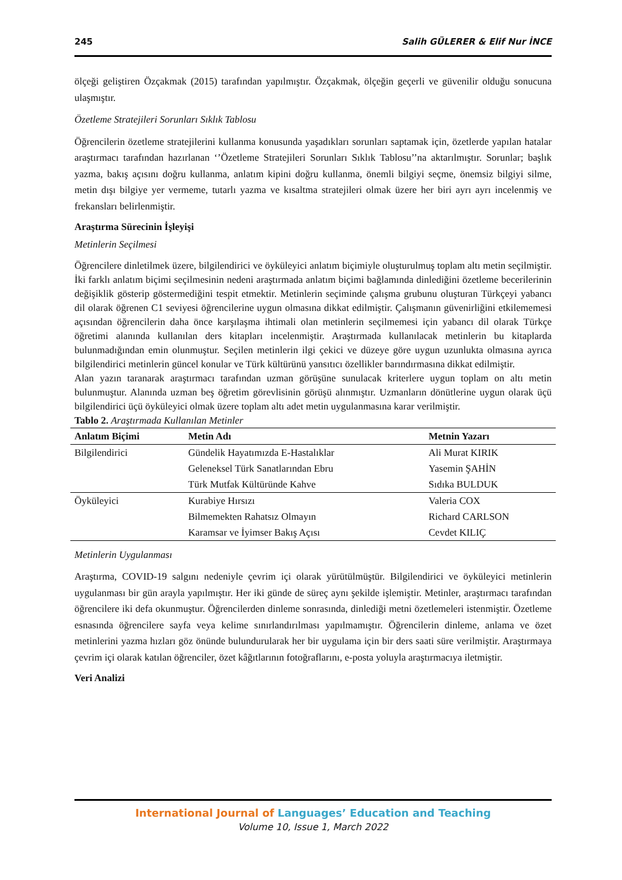245 Salih GÜLERER & Elif Nur İNCE
ölçeği geliştiren Özçakmak (2015) tarafından yapılmıştır. Özçakmak, ölçeğin geçerli ve güvenilir olduğu sonucuna ulaşmıştır.
Özetleme Stratejileri Sorunları Sıklık Tablosu
Öğrencilerin özetleme stratejilerini kullanma konusunda yaşadıkları sorunları saptamak için, özetlerde yapılan hatalar araştırmacı tarafından hazırlanan ‘’Özetleme Stratejileri Sorunları Sıklık Tablosu’’na aktarılmıştır. Sorunlar; başlık yazma, bakış açısını doğru kullanma, anlatım kipini doğru kullanma, önemli bilgiyi seçme, önemsiz bilgiyi silme, metin dışı bilgiye yer vermeme, tutarlı yazma ve kısaltma stratejileri olmak üzere her biri ayrı ayrı incelenmiş ve frekansları belirlenmiştir.
Araştırma Sürecinin İşleyişi
Metinlerin Seçilmesi
Öğrencilere dinletilmek üzere, bilgilendirici ve öyküleyici anlatım biçimiyle oluşturulmuş toplam altı metin seçilmiştir. İki farklı anlatım biçimi seçilmesinin nedeni araştırmada anlatım biçimi bağlamında dinlediğini özetleme becerilerinin değişiklik gösterip göstermediğini tespit etmektir. Metinlerin seçiminde çalışma grubunu oluşturan Türkçeyi yabancı dil olarak öğrenen C1 seviyesi öğrencilerine uygun olmasına dikkat edilmiştir. Çalışmanın güvenirliğini etkilememesi açısından öğrencilerin daha önce karşılaşma ihtimali olan metinlerin seçilmemesi için yabancı dil olarak Türkçe öğretimi alanında kullanılan ders kitapları incelenmiştir. Araştırmada kullanılacak metinlerin bu kitaplarda bulunmadığından emin olunmuştur. Seçilen metinlerin ilgi çekici ve düzeye göre uygun uzunlukta olmasına ayrıca bilgilendirici metinlerin güncel konular ve Türk kültürünü yansıtıcı özellikler barındırmasına dikkat edilmiştir.
Alan yazın taranarak araştırmacı tarafından uzman görüşüne sunulacak kriterlere uygun toplam on altı metin bulunmuştur. Alanında uzman beş öğretim görevlisinin görüşü alınmıştır. Uzmanların dönütlerine uygun olarak üçü bilgilendirici üçü öyküleyici olmak üzere toplam altı adet metin uygulanmasına karar verilmiştir.
Tablo 2. Araştırmada Kullanılan Metinler
| Anlatım Biçimi | Metin Adı | Metnin Yazarı |
| --- | --- | --- |
| Bilgilendirici | Gündelik Hayatımızda E-Hastalıklar | Ali Murat KIRIK |
| | Geleneksel Türk Sanatlarından Ebru | Yasemin ŞAHİN |
| | Türk Mutfak Kültüründe Kahve | Sıdıka BULDUK |
| Öyküleyici | Kurabiye Hırsızı | Valeria COX |
| | Bilmemekten Rahatsız Olmayın | Richard CARLSON |
| | Karamsar ve İyimser Bakış Açısı | Cevdet KILIÇ |
Metinlerin Uygulanması
Araştırma, COVID-19 salgını nedeniyle çevrim içi olarak yürütülmüştür. Bilgilendirici ve öyküleyici metinlerin uygulanması bir gün arayla yapılmıştır. Her iki günde de süreç aynı şekilde işlemiştir. Metinler, araştırmacı tarafından öğrencilere iki defa okunmuştur. Öğrencilerden dinleme sonrasında, dinlediği metni özetlemeleri istenmiştir. Özetleme esnasında öğrencilere sayfa veya kelime sınırlandırılması yapılmamıştır. Öğrencilerin dinleme, anlama ve özet metinlerini yazma hızları göz önünde bulundurularak her bir uygulama için bir ders saati süre verilmiştir. Araştırmaya çevrim içi olarak katılan öğrenciler, özet kâğıtlarının fotoğraflarını, e-posta yoluyla araştırmacıya iletmiştir.
Veri Analizi
International Journal of Languages’ Education and Teaching
Volume 10, Issue 1, March 2022